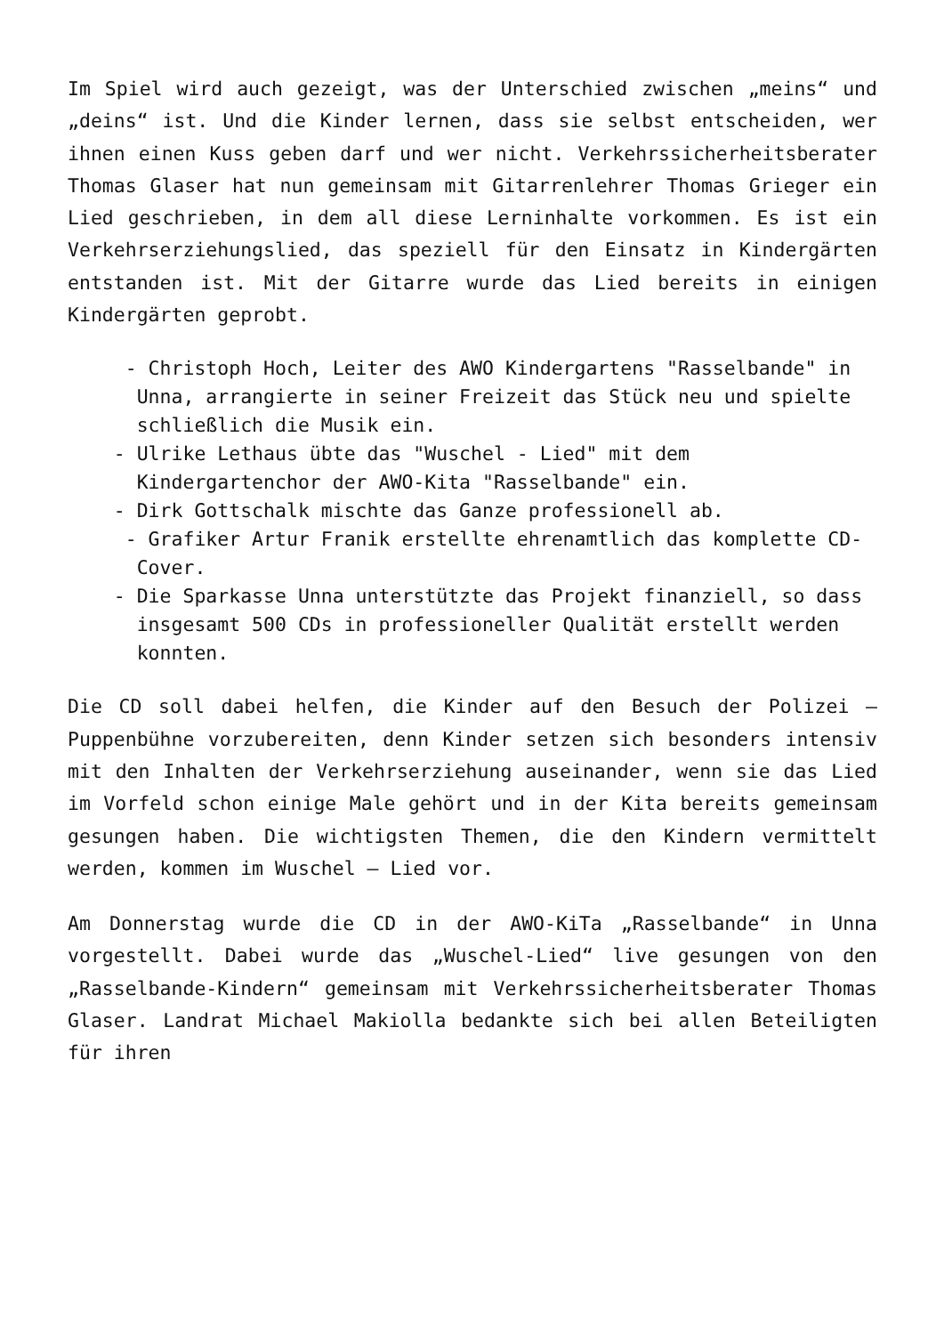Im Spiel wird auch gezeigt, was der Unterschied zwischen „meins“ und „deins“ ist. Und die Kinder lernen, dass sie selbst entscheiden, wer ihnen einen Kuss geben darf und wer nicht. Verkehrssicherheitsberater Thomas Glaser hat nun gemeinsam mit Gitarrenlehrer Thomas Grieger ein Lied geschrieben, in dem all diese Lerninhalte vorkommen. Es ist ein Verkehrserziehungslied, das speziell für den Einsatz in Kindergärten entstanden ist. Mit der Gitarre wurde das Lied bereits in einigen Kindergärten geprobt.
- Christoph Hoch, Leiter des AWO Kindergartens "Rasselbande" in
Unna, arrangierte in seiner Freizeit das Stück neu und spielte
schließlich die Musik ein.
- Ulrike Lethaus übte das "Wuschel - Lied" mit dem
Kindergartenchor der AWO-Kita "Rasselbande" ein.
- Dirk Gottschalk mischte das Ganze professionell ab.
- Grafiker Artur Franik erstellte ehrenamtlich das komplette CD-
Cover.
- Die Sparkasse Unna unterstützte das Projekt finanziell, so dass
insgesamt 500 CDs in professioneller Qualität erstellt werden
konnten.
Die CD soll dabei helfen, die Kinder auf den Besuch der Polizei – Puppenbühne vorzubereiten, denn Kinder setzen sich besonders intensiv mit den Inhalten der Verkehrserziehung auseinander, wenn sie das Lied im Vorfeld schon einige Male gehört und in der Kita bereits gemeinsam gesungen haben. Die wichtigsten Themen, die den Kindern vermittelt werden, kommen im Wuschel – Lied vor.
Am Donnerstag wurde die CD in der AWO-KiTa „Rasselbande“ in Unna vorgestellt. Dabei wurde das „Wuschel-Lied“ live gesungen von den „Rasselbande-Kindern“ gemeinsam mit Verkehrssicherheitsberater Thomas Glaser. Landrat Michael Makiolla bedankte sich bei allen Beteiligten für ihren